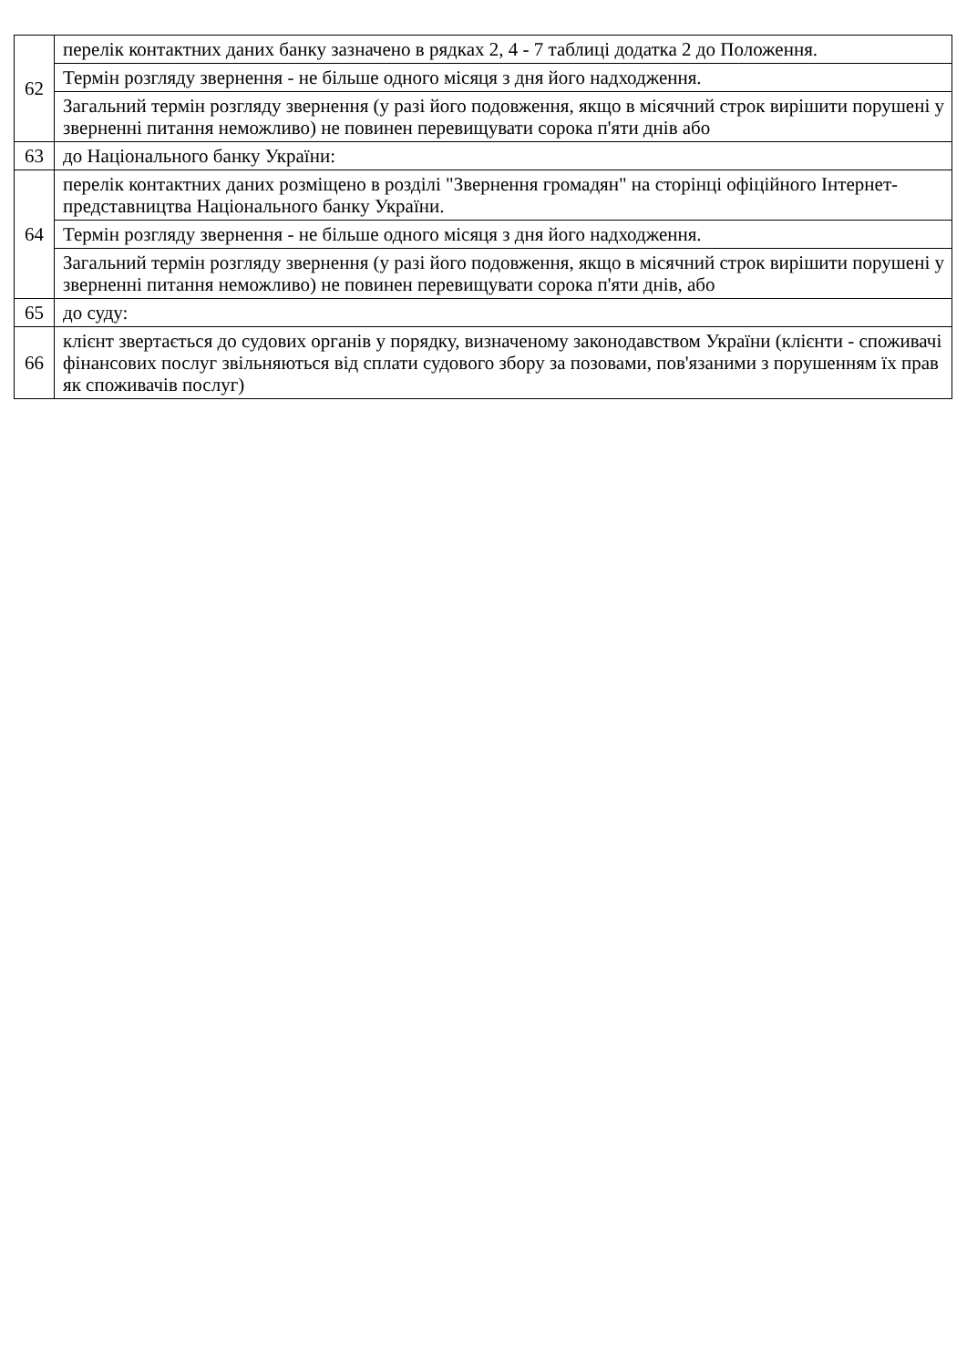| 62 | перелік контактних даних банку зазначено в рядках 2, 4 - 7 таблиці додатка 2 до Положення. |
| | Термін розгляду звернення - не більше одного місяця з дня його надходження. |
| | Загальний термін розгляду звернення (у разі його подовження, якщо в місячний строк вирішити порушені у зверненні питання неможливо) не повинен перевищувати сорока п'яти днів або |
| 63 | до Національного банку України: |
| 64 | перелік контактних даних розміщено в розділі "Звернення громадян" на сторінці офіційного Інтернет-представництва Національного банку України. |
| | Термін розгляду звернення - не більше одного місяця з дня його надходження. |
| | Загальний термін розгляду звернення (у разі його подовження, якщо в місячний строк вирішити порушені у зверненні питання неможливо) не повинен перевищувати сорока п'яти днів, або |
| 65 | до суду: |
| 66 | клієнт звертається до судових органів у порядку, визначеному законодавством України (клієнти - споживачі фінансових послуг звільняються від сплати судового збору за позовами, пов'язаними з порушенням їх прав як споживачів послуг) |